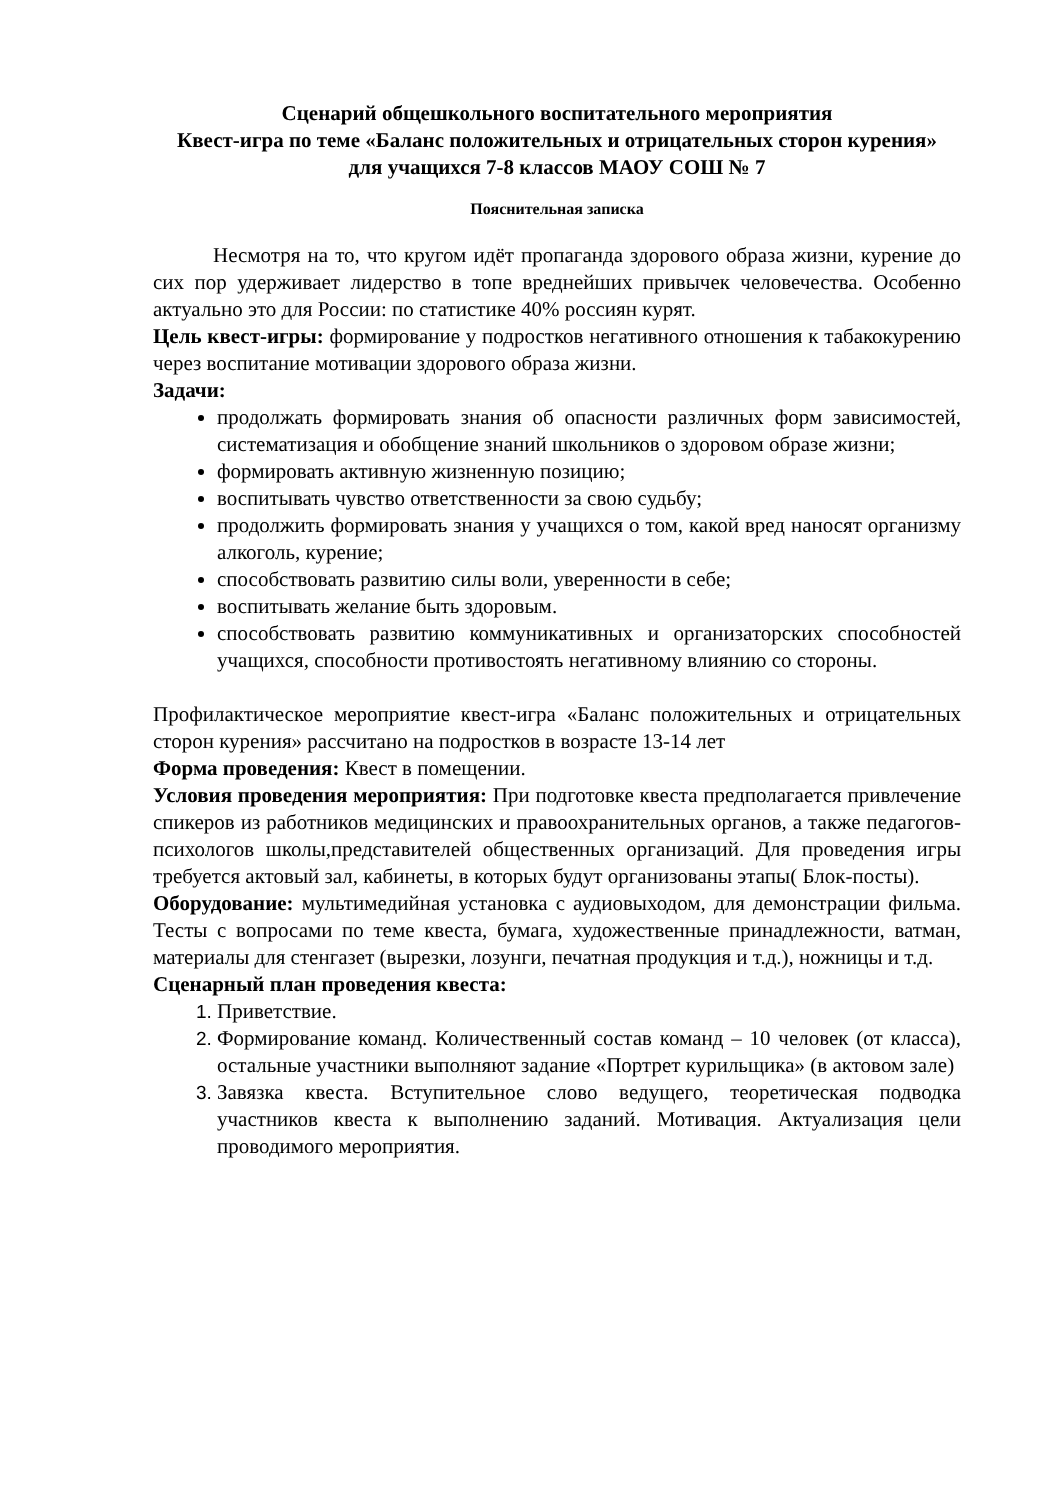Сценарий общешкольного воспитательного мероприятия
Квест-игра по теме «Баланс положительных и отрицательных сторон курения»
для учащихся 7-8 классов МАОУ СОШ № 7
Пояснительная записка
Несмотря на то, что кругом идёт пропаганда здорового образа жизни, курение до сих пор удерживает лидерство в топе вреднейших привычек человечества. Особенно актуально это для России: по статистике 40% россиян курят.
Цель квест-игры: формирование у подростков негативного отношения к табакокурению через воспитание мотивации здорового образа жизни.
Задачи:
продолжать формировать знания об опасности различных форм зависимостей, систематизация и обобщение знаний школьников о здоровом образе жизни;
формировать активную жизненную позицию;
воспитывать чувство ответственности за свою судьбу;
продолжить формировать знания у учащихся о том, какой вред наносят организму алкоголь, курение;
способствовать развитию силы воли, уверенности в себе;
воспитывать желание быть здоровым.
способствовать развитию коммуникативных и организаторских способностей учащихся, способности противостоять негативному влиянию со стороны.
Профилактическое мероприятие квест-игра «Баланс положительных и отрицательных сторон курения» рассчитано на подростков в возрасте 13-14 лет
Форма проведения: Квест в помещении.
Условия проведения мероприятия: При подготовке квеста предполагается привлечение спикеров из работников медицинских и правоохранительных органов, а также педагогов-психологов школы,представителей общественных организаций. Для проведения игры требуется актовый зал, кабинеты, в которых будут организованы этапы( Блок-посты).
Оборудование: мультимедийная установка с аудиовыходом, для демонстрации фильма. Тесты с вопросами по теме квеста, бумага, художественные принадлежности, ватман, материалы для стенгазет (вырезки, лозунги, печатная продукция и т.д.), ножницы и т.д.
Сценарный план проведения квеста:
1. Приветствие.
2. Формирование команд. Количественный состав команд – 10 человек (от класса), остальные участники выполняют задание «Портрет курильщика» (в актовом зале)
3. Завязка квеста. Вступительное слово ведущего, теоретическая подводка участников квеста к выполнению заданий. Мотивация. Актуализация цели проводимого мероприятия.